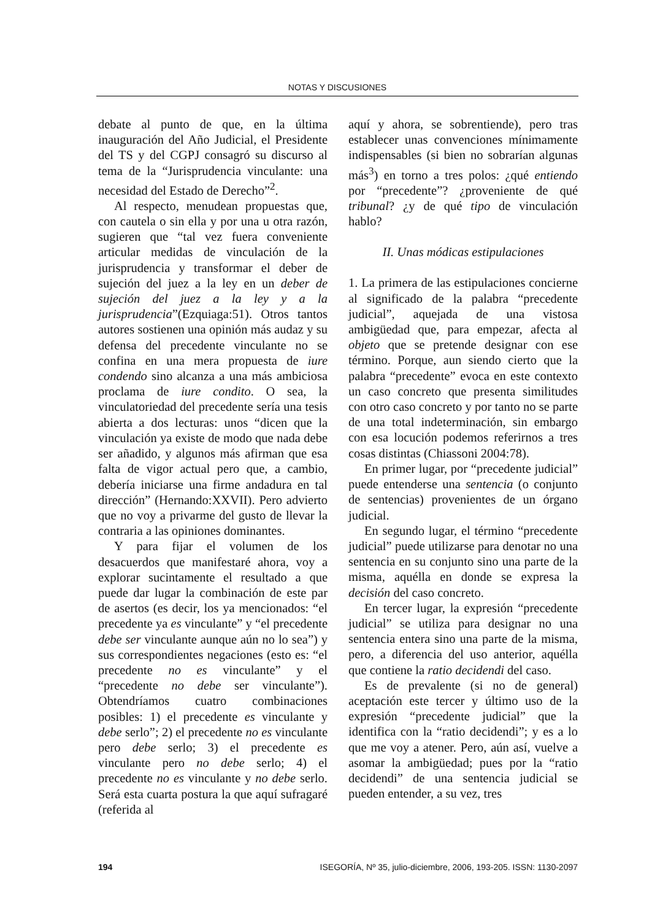NOTAS Y DISCUSIONES
debate al punto de que, en la última inauguración del Año Judicial, el Presidente del TS y del CGPJ consagró su discurso al tema de la “Jurisprudencia vinculante: una necesidad del Estado de Derecho”<sup>2</sup>.
Al respecto, menudean propuestas que, con cautela o sin ella y por una u otra razón, sugieren que “tal vez fuera conveniente articular medidas de vinculación de la jurisprudencia y transformar el deber de sujeción del juez a la ley en un deber de sujeción del juez a la ley y a la jurisprudencia”(Ezquiaga:51). Otros tantos autores sostienen una opinión más audaz y su defensa del precedente vinculante no se confina en una mera propuesta de iure condendo sino alcanza a una más ambiciosa proclama de iure condito. O sea, la vinculatoriedad del precedente sería una tesis abierta a dos lecturas: unos “dicen que la vinculación ya existe de modo que nada debe ser añadido, y algunos más afirman que esa falta de vigor actual pero que, a cambio, debería iniciarse una firme andadura en tal dirección” (Hernando:XXVII). Pero advierto que no voy a privarme del gusto de llevar la contraria a las opiniones dominantes.
Y para fijar el volumen de los desacuerdos que manifestaré ahora, voy a explorar sucintamente el resultado a que puede dar lugar la combinación de este par de asertos (es decir, los ya mencionados: “el precedente ya es vinculante” y “el precedente debe ser vinculante aunque aún no lo sea”) y sus correspondientes negaciones (esto es: “el precedente no es vinculante” y el “precedente no debe ser vinculante”). Obtendríamos cuatro combinaciones posibles: 1) el precedente es vinculante y debe serlo”; 2) el precedente no es vinculante pero debe serlo; 3) el precedente es vinculante pero no debe serlo; 4) el precedente no es vinculante y no debe serlo. Será esta cuarta postura la que aquí sufragaré (referida al
aquí y ahora, se sobrentiende), pero tras establecer unas convenciones mínimamente indispensables (si bien no sobrarían algunas más<sup>3</sup>) en torno a tres polos: ¿qué entiendo por “precedente”? ¿proveniente de qué tribunal? ¿y de qué tipo de vinculación hablo?
II. Unas módicas estipulaciones
1. La primera de las estipulaciones concierne al significado de la palabra “precedente judicial”, aquejada de una vistosa ambigüedad que, para empezar, afecta al objeto que se pretende designar con ese término. Porque, aun siendo cierto que la palabra “precedente” evoca en este contexto un caso concreto que presenta similitudes con otro caso concreto y por tanto no se parte de una total indeterminación, sin embargo con esa locución podemos referirnos a tres cosas distintas (Chiassoni 2004:78).
En primer lugar, por “precedente judicial” puede entenderse una sentencia (o conjunto de sentencias) provenientes de un órgano judicial.
En segundo lugar, el término “precedente judicial” puede utilizarse para denotar no una sentencia en su conjunto sino una parte de la misma, aquélla en donde se expresa la decisión del caso concreto.
En tercer lugar, la expresión “precedente judicial” se utiliza para designar no una sentencia entera sino una parte de la misma, pero, a diferencia del uso anterior, aquélla que contiene la ratio decidendi del caso.
Es de prevalente (si no de general) aceptación este tercer y último uso de la expresión “precedente judicial” que la identifica con la “ratio decidendi”; y es a lo que me voy a atener. Pero, aún así, vuelve a asomar la ambigüedad; pues por la “ratio decidendi” de una sentencia judicial se pueden entender, a su vez, tres
194 ISEGORÍA, Nº 35, julio-diciembre, 2006, 193-205. ISSN: 1130-2097